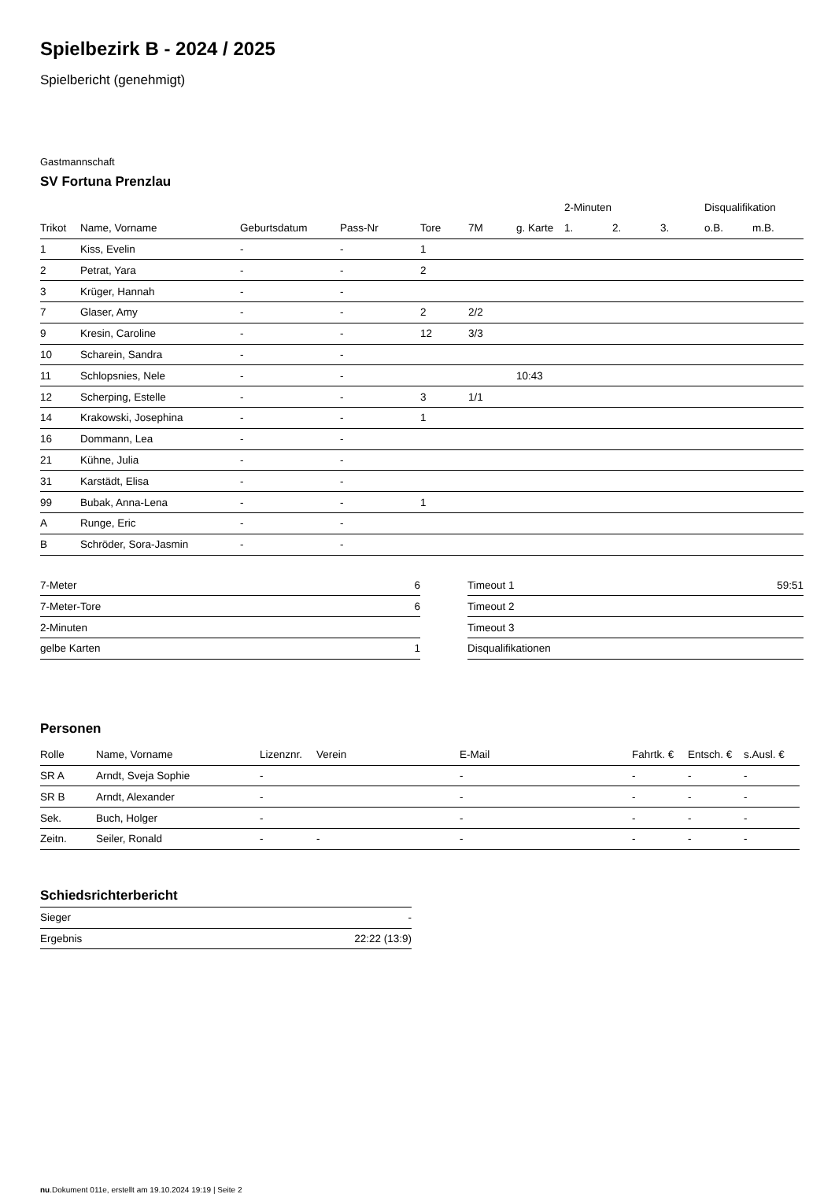Spielbezirk B - 2024 / 2025
Spielbericht (genehmigt)
Gastmannschaft
SV Fortuna Prenzlau
| | | | | | | | 2-Minuten | | | Disqualifikation | |
| --- | --- | --- | --- | --- | --- | --- | --- | --- | --- | --- | --- |
| Trikot | Name, Vorname | Geburtsdatum | Pass-Nr | Tore | 7M | g. Karte | 1. | 2. | 3. | o.B. | m.B. |
| 1 | Kiss, Evelin | - | - | 1 | | | | | | | |
| 2 | Petrat, Yara | - | - | 2 | | | | | | | |
| 3 | Krüger, Hannah | - | - | | | | | | | | |
| 7 | Glaser, Amy | - | - | 2 | 2/2 | | | | | | |
| 9 | Kresin, Caroline | - | - | 12 | 3/3 | | | | | | |
| 10 | Scharein, Sandra | - | - | | | | | | | | |
| 11 | Schlopsnies, Nele | - | - | | | 10:43 | | | | | |
| 12 | Scherping, Estelle | - | - | 3 | 1/1 | | | | | | |
| 14 | Krakowski, Josephina | - | - | 1 | | | | | | | |
| 16 | Dommann, Lea | - | - | | | | | | | | |
| 21 | Kühne, Julia | - | - | | | | | | | | |
| 31 | Karstädt, Elisa | - | - | | | | | | | | |
| 99 | Bubak, Anna-Lena | - | - | 1 | | | | | | | |
| A | Runge, Eric | - | - | | | | | | | | |
| B | Schröder, Sora-Jasmin | - | - | | | | | | | | |
| 7-Meter | 6 |
| 7-Meter-Tore | 6 |
| 2-Minuten | |
| gelbe Karten | 1 |
| Timeout 1 | 59:51 |
| Timeout 2 | |
| Timeout 3 | |
| Disqualifikationen | |
Personen
| Rolle | Name, Vorname | Lizenznr. | Verein | E-Mail | Fahrtk. € | Entsch. € | s.Ausl. € |
| --- | --- | --- | --- | --- | --- | --- | --- |
| SR A | Arndt, Sveja Sophie | - | | - | - | - | - |
| SR B | Arndt, Alexander | - | | - | - | - | - |
| Sek. | Buch, Holger | - | | - | - | - | - |
| Zeitn. | Seiler, Ronald | - | - | - | - | - | - |
Schiedsrichterbericht
| Sieger | - |
| Ergebnis | 22:22 (13:9) |
nu.Dokument 011e, erstellt am 19.10.2024 19:19 | Seite 2